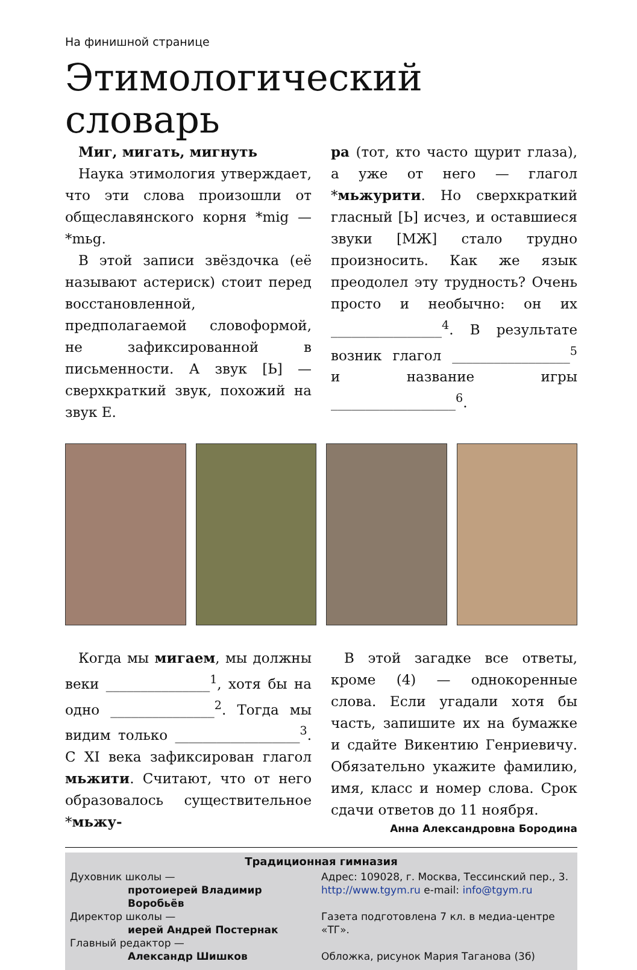На финишной странице
Этимологический словарь
Миг, мигать, мигнуть
Наука этимология утверждает, что эти слова произошли от общеславянского корня *mig — *mьg.
В этой записи звёздочка (её называют астериск) стоит перед восстановленной, предполагаемой словоформой, не зафиксированной в письменности. А звук [Ь] — сверхкраткий звук, похожий на звук Е.
ра (тот, кто часто щурит глаза), а уже от него — глагол *мьжурити. Но сверхкраткий гласный [Ь] исчез, и оставшиеся звуки [МЖ] стало трудно произносить. Как же язык преодолел эту трудность? Очень просто и необычно: он их ________________<sup>4</sup>. В результате возник глагол _________________<sup>5</sup> и название игры __________________<sup>6</sup>.
Когда мы мигаем, мы должны веки _______________<sup>1</sup>, хотя бы на одно _______________<sup>2</sup>. Тогда мы видим только __________________<sup>3</sup>. С XI века зафиксирован глагол мьжити. Считают, что от него образовалось существительное *мьжу-
В этой загадке все ответы, кроме (4) — однокоренные слова. Если угадали хотя бы часть, запишите их на бумажке и сдайте Викентию Генриевичу. Обязательно укажите фамилию, имя, класс и номер слова. Срок сдачи ответов до 11 ноября.
Анна Александровна Бородина
Традиционная гимназия
Духовник школы —
протоиерей Владимир Воробьёв
Директор школы —
иерей Андрей Постернак
Главный редактор —
Александр Шишков
Адрес: 109028, г. Москва, Тессинский пер., 3.
http://www.tgym.ru e-mail: info@tgym.ru
Газета подготовлена 7 кл. в медиа-центре «ТГ».
Обложка, рисунок Мария Таганова (3б)